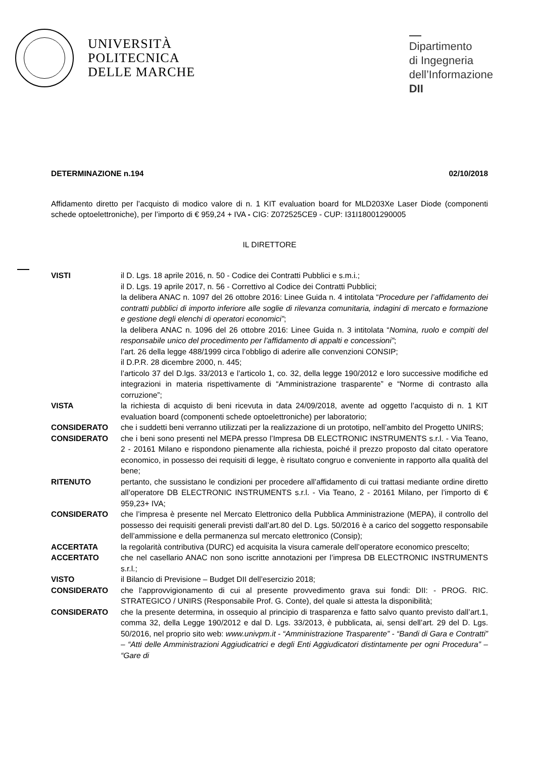UNIVERSITÀ
POLITECNICA
DELLE MARCHE
Dipartimento
di Ingegneria
dell’Informazione
DII
DETERMINAZIONE n.194 02/10/2018
Affidamento diretto per l’acquisto di modico valore di n. 1 KIT evaluation board for MLD203Xe Laser Diode (componenti schede optoelettroniche), per l’importo di € 959,24 + IVA - CIG: Z072525CE9 - CUP: I31I18001290005
IL DIRETTORE
VISTI il D. Lgs. 18 aprile 2016, n. 50 - Codice dei Contratti Pubblici e s.m.i.;
il D. Lgs. 19 aprile 2017, n. 56 - Correttivo al Codice dei Contratti Pubblici;
la delibera ANAC n. 1097 del 26 ottobre 2016: Linee Guida n. 4 intitolata “Procedure per l’affidamento dei contratti pubblici di importo inferiore alle soglie di rilevanza comunitaria, indagini di mercato e formazione e gestione degli elenchi di operatori economici”;
la delibera ANAC n. 1096 del 26 ottobre 2016: Linee Guida n. 3 intitolata “Nomina, ruolo e compiti del responsabile unico del procedimento per l’affidamento di appalti e concessioni”;
l’art. 26 della legge 488/1999 circa l’obbligo di aderire alle convenzioni CONSIP;
il D.P.R. 28 dicembre 2000, n. 445;
l’articolo 37 del D.lgs. 33/2013 e l’articolo 1, co. 32, della legge 190/2012 e loro successive modifiche ed integrazioni in materia rispettivamente di “Amministrazione trasparente” e “Norme di contrasto alla corruzione”;
VISTA la richiesta di acquisto di beni ricevuta in data 24/09/2018, avente ad oggetto l’acquisto di n. 1 KIT evaluation board (componenti schede optoelettroniche) per laboratorio;
CONSIDERATO che i suddetti beni verranno utilizzati per la realizzazione di un prototipo, nell’ambito del Progetto UNIRS;
CONSIDERATO che i beni sono presenti nel MEPA presso l’Impresa DB ELECTRONIC INSTRUMENTS s.r.l. - Via Teano, 2 - 20161 Milano e rispondono pienamente alla richiesta, poiché il prezzo proposto dal citato operatore economico, in possesso dei requisiti di legge, è risultato congruo e conveniente in rapporto alla qualità del bene;
RITENUTO pertanto, che sussistano le condizioni per procedere all’affidamento di cui trattasi mediante ordine diretto all’operatore DB ELECTRONIC INSTRUMENTS s.r.l. - Via Teano, 2 - 20161 Milano, per l’importo di € 959,23+ IVA;
CONSIDERATO che l’impresa è presente nel Mercato Elettronico della Pubblica Amministrazione (MEPA), il controllo del possesso dei requisiti generali previsti dall’art.80 del D. Lgs. 50/2016 è a carico del soggetto responsabile dell’ammissione e della permanenza sul mercato elettronico (Consip);
ACCERTATA la regolarità contributiva (DURC) ed acquisita la visura camerale dell’operatore economico prescelto;
ACCERTATO che nel casellario ANAC non sono iscritte annotazioni per l’impresa DB ELECTRONIC INSTRUMENTS s.r.l.;
VISTO il Bilancio di Previsione – Budget DII dell’esercizio 2018;
CONSIDERATO che l’approvvigionamento di cui al presente provvedimento grava sui fondi: DII: - PROG. RIC. STRATEGICO / UNIRS (Responsabile Prof. G. Conte), del quale si attesta la disponibilità;
CONSIDERATO che la presente determina, in ossequio al principio di trasparenza e fatto salvo quanto previsto dall’art.1, comma 32, della Legge 190/2012 e dal D. Lgs. 33/2013, è pubblicata, ai, sensi dell’art. 29 del D. Lgs. 50/2016, nel proprio sito web: www.univpm.it - “Amministrazione Trasparente” - “Bandi di Gara e Contratti” – “Atti delle Amministrazioni Aggiudicatrici e degli Enti Aggiudicatori distintamente per ogni Procedura” – “Gare di